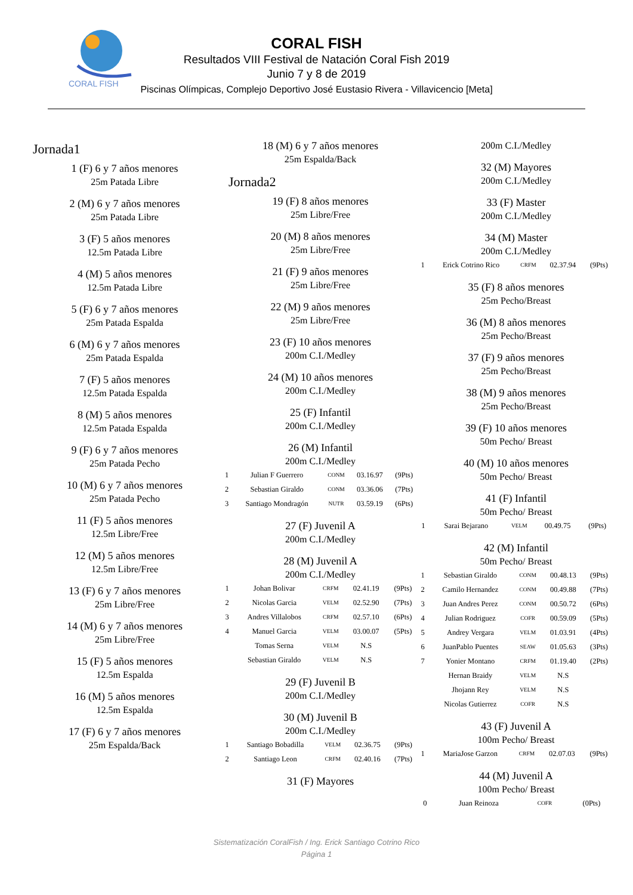CORAL FISH
CORAL FISH
Resultados VIII Festival de Natación Coral Fish 2019
Junio 7 y 8 de 2019
Piscinas Olímpicas, Complejo Deportivo José Eustasio Rivera - Villavicencio [Meta]
Jornada1
1 (F) 6 y 7 años menores
25m Patada Libre
2 (M) 6 y 7 años menores
25m Patada Libre
3 (F) 5 años menores
12.5m Patada Libre
4 (M) 5 años menores
12.5m Patada Libre
5 (F) 6 y 7 años menores
25m Patada Espalda
6 (M) 6 y 7 años menores
25m Patada Espalda
7 (F) 5 años menores
12.5m Patada Espalda
8 (M) 5 años menores
12.5m Patada Espalda
9 (F) 6 y 7 años menores
25m Patada Pecho
10 (M) 6 y 7 años menores
25m Patada Pecho
11 (F) 5 años menores
12.5m Libre/Free
12 (M) 5 años menores
12.5m Libre/Free
13 (F) 6 y 7 años menores
25m Libre/Free
14 (M) 6 y 7 años menores
25m Libre/Free
15 (F) 5 años menores
12.5m Espalda
16 (M) 5 años menores
12.5m Espalda
17 (F) 6 y 7 años menores
25m Espalda/Back
18 (M) 6 y 7 años menores
25m Espalda/Back
Jornada2
19 (F) 8 años menores
25m Libre/Free
20 (M) 8 años menores
25m Libre/Free
21 (F) 9 años menores
25m Libre/Free
22 (M) 9 años menores
25m Libre/Free
23 (F) 10 años menores
200m C.I./Medley
24 (M) 10 años menores
200m C.I./Medley
25 (F) Infantil
200m C.I./Medley
26 (M) Infantil
200m C.I./Medley
| 1 | Julian F Guerrero | CONM | 03.16.97 | (9Pts) |
| 2 | Sebastian Giraldo | CONM | 03.36.06 | (7Pts) |
| 3 | Santiago Mondragón | NUTR | 03.59.19 | (6Pts) |
27 (F) Juvenil A
200m C.I./Medley
28 (M) Juvenil A
200m C.I./Medley
| 1 | Johan Bolivar | CRFM | 02.41.19 | (9Pts) |
| 2 | Nicolas Garcia | VELM | 02.52.90 | (7Pts) |
| 3 | Andres Villalobos | CRFM | 02.57.10 | (6Pts) |
| 4 | Manuel Garcia | VELM | 03.00.07 | (5Pts) |
| | Tomas Serna | VELM | N.S | |
| | Sebastian Giraldo | VELM | N.S | |
29 (F) Juvenil B
200m C.I./Medley
30 (M) Juvenil B
200m C.I./Medley
| 1 | Santiago Bobadilla | VELM | 02.36.75 | (9Pts) |
| 2 | Santiago Leon | CRFM | 02.40.16 | (7Pts) |
31 (F) Mayores
200m C.I./Medley
32 (M) Mayores
200m C.I./Medley
33 (F) Master
200m C.I./Medley
34 (M) Master
200m C.I./Medley
| 1 | Erick Cotrino Rico | CRFM | 02.37.94 | (9Pts) |
35 (F) 8 años menores
25m Pecho/Breast
36 (M) 8 años menores
25m Pecho/Breast
37 (F) 9 años menores
25m Pecho/Breast
38 (M) 9 años menores
25m Pecho/Breast
39 (F) 10 años menores
50m Pecho/ Breast
40 (M) 10 años menores
50m Pecho/ Breast
41 (F) Infantil
50m Pecho/ Breast
| 1 | Sarai Bejarano | VELM | 00.49.75 | (9Pts) |
42 (M) Infantil
50m Pecho/ Breast
| 1 | Sebastian Giraldo | CONM | 00.48.13 | (9Pts) |
| 2 | Camilo Hernandez | CONM | 00.49.88 | (7Pts) |
| 3 | Juan Andres Perez | CONM | 00.50.72 | (6Pts) |
| 4 | Julian Rodriguez | COFR | 00.59.09 | (5Pts) |
| 5 | Andrey Vergara | VELM | 01.03.91 | (4Pts) |
| 6 | JuanPablo Puentes | SEAW | 01.05.63 | (3Pts) |
| 7 | Yonier Montano | CRFM | 01.19.40 | (2Pts) |
| | Hernan Braidy | VELM | N.S | |
| | Jhojann Rey | VELM | N.S | |
| | Nicolas Gutierrez | COFR | N.S | |
43 (F) Juvenil A
100m Pecho/ Breast
| 1 | MariaJose Garzon | CRFM | 02.07.03 | (9Pts) |
44 (M) Juvenil A
100m Pecho/ Breast
| 0 | Juan Reinoza | COFR | | (0Pts) |
Sistematización CoralFish / Ing. Erick Santiago Cotrino Rico
Página 1